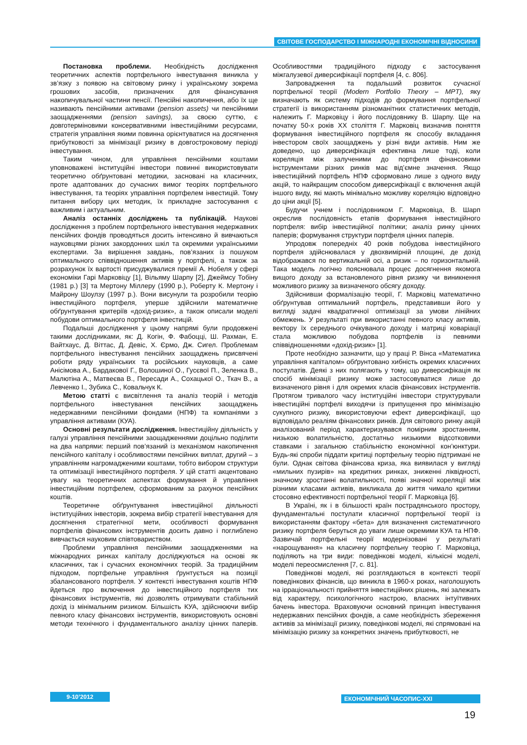СВІТОВЕ ГОСПОДАРСТВО І МІЖНАРОДНІ ЕКОНОМІЧНІ ВІДНОСИНИ
Постановка проблеми. Необхідність дослідження теоретичних аспектів портфельного інвестування виникла у зв’язку з появою на світовому ринку і українському зокрема грошових засобів, призначених для фінансування накопичувальної частини пенсії. Пенсійні накопичення, або їх ще називають пенсійними активами (pension assets) чи пенсійними заощадженнями (pension savings), за своєю суттю, є довготерміновими консервативними інвестиційними ресурсами, стратегія управління якими повинна орієнтуватися на досягнення прибутковості за мінімізації ризику в довгостроковому періоді інвестування.
Таким чином, для управління пенсійними коштами уповноважені інституційні інвестори повинні використовувати теоретично обґрунтовані методики, засновані на класичних, проте адаптованих до сучасних вимог теоріях портфельного інвестування, та теоріях управління портфелем інвестицій. Тому питання вибору цих методик, їх прикладне застосування є важливим і актуальним.
Аналіз останніх досліджень та публікацій. Наукові дослідження з проблем портфельного інвестування недержавних пенсійних фондів проводяться досить інтенсивно й вивчаються науковцями різних закордонних шкіл та окремими українськими експертами. За вирішення завдань, пов’язаних із пошуком оптимального співвідношення активів у портфелі, а також за розрахунок їх вартості присуджувалися премії А. Нобеля у сфері економіки Гарі Марковіцу [1], Вільяму Шарпу [2], Джеймсу Тобіну (1981 р.) [3] та Мертону Міллеру (1990 р.), Роберту К. Мертону і Майрону Шоулзу (1997 р.). Вони висунули та розробили теорію інвестиційного портфеля, уперше здійснили математичне обґрунтування критеріїв «дохід-ризик», а також описали моделі побудови оптимального портфеля інвестицій.
Подальші дослідження у цьому напрямі були продовжені такими дослідниками, як: Д. Когін, Ф. Фабоцці, Ш. Рахман, Е. Вайтхаус, Д. Віттас, Д. Девіс, Х. Єрмо, Дж. Сигел. Проблемам портфельного інвестування пенсійних заощаджень присвячені роботи ряду українських та російських науковців, а саме Анісімова А., Бардакової Г., Волошиної О., Гусєвої П., Зеленка В., Малютіна А., Матвеєва В., Пересади А., Сохацької О., Ткач В., а Левченко І., Зубика С., Ковальчук К.
Метою статті є висвітлення та аналіз теорій і методів портфельного інвестування пенсійних заощаджень недержавними пенсійними фондами (НПФ) та компаніями з управління активами (КУА).
Основні результати дослідження. Інвестиційну діяльність у галузі управління пенсійними заощадженнями доцільно поділити на два напрями: перший пов’язаний із механізмом накопичення пенсійного капіталу і особливостями пенсійних виплат, другий – з управлінням нагромадженими коштами, тобто вибором структури та оптимізації інвестиційного портфеля. У цій статті акцентовано увагу на теоретичних аспектах формування й управління інвестиційним портфелем, сформованим за рахунок пенсійних коштів.
Теоретичне обґрунтування інвестиційної діяльності інституційних інвесторів, зокрема вибір стратегії інвестування для досягнення стратегічної мети, особливості формування портфелів фінансових інструментів досить давно і поглиблено вивчається науковим співтовариством.
Проблеми управління пенсійними заощадженнями на міжнародних ринках капіталу досліджуються на основі як класичних, так і сучасних економічних теорій. За традиційним підходом, портфельне управління ґрунтується на позиції збалансованого портфеля. У контексті інвестування коштів НПФ йдеться про включення до інвестиційного портфеля тих фінансових інструментів, які дозволять отримувати стабільний дохід із мінімальним ризиком. Більшість КУА, здійснюючи вибір певного класу фінансових інструментів, використовують основні методи технічного і фундаментального аналізу цінних паперів. Особливостями традиційного підходу є застосування міжгалузевої диверсифікації портфеля [4, с. 806].
Запровадження та подальший розвиток сучасної портфельної теорії (Modern Portfolio Theory – MPT), яку визначають як систему підходів до формування портфельної стратегії із використанням різноманітних статистичних методів, належить Г. Марковіцу і його послідовнику В. Шарпу. Ще на початку 50-х років XX століття Г. Марковіц визначив поняття формування інвестиційного портфеля як способу вкладання інвестором своїх заощаджень у різні види активів. Ним же доведено, що диверсифікація ефективна лише тоді, коли кореляція між залученими до портфеля фінансовими інструментами різних ринків має від’ємне значення. Якщо інвестиційний портфель НПФ сформовано лише з одного виду акцій, то найкращим способом диверсифікації є включення акцій іншого виду, які мають мінімально можливу кореляцію відповідно до ціни акції [5].
Будучи учнем і послідовником Г. Марковіца, В. Шарп окреслив послідовність етапів формування інвестиційного портфеля: вибір інвестиційної політики; аналіз ринку цінних паперів; формування структури портфеля цінних паперів.
Упродовж попередніх 40 років побудова інвестиційного портфеля здійснювалася у двохвимірній площині, де дохід відображався по вертикальній осі, а ризик – по горизонтальній. Така модель логічно пояснювала процес досягнення якомога вищого доходу за встановленого рівня ризику чи виникнення можливого ризику за визначеного обсягу доходу.
Здійснивши формалізацію теорії, Г. Марковіц математично обґрунтував оптимальний портфель, представивши його у вигляді задачі квадратичної оптимізації за умови лінійних обмежень. У результаті при використанні певного класу активів, вектору їх середнього очікуваного доходу і матриці коваріації стала можливою побудова портфелів із певними співвідношеннями «дохід-ризик» [1].
Проте необхідно зазначити, що у праці Р. Вінса «Математика управління капіталом» обґрунтовано хибність окремих класичних постулатів. Деякі з них полягають у тому, що диверсифікація як спосіб мінімізації ризику може застосовуватися лише до визначеного рівня і для окремих класів фінансових інструментів. Протягом тривалого часу інституційні інвестори структурували інвестиційні портфелі виходячи із припущення про мінімізацію сукупного ризику, використовуючи ефект диверсифікації, що відповідало реаліям фінансових ринків. Для світового ринку акцій аналізований період характеризувався помірним зростанням, низькою волатильністю, достатньо низькими відсотковими ставками і загальною стабільністю економічної кон’юнктури. Будь-які спроби піддати критиці портфельну теорію підтримані не були. Однак світова фінансова криза, яка виявилася у вигляді «мильних пузирів» на кредитних ринках, зниженні ліквідності, значному зростанні волатильності, появі значної кореляції між різними класами активів, викликала до життя чимало критики стосовно ефективності портфельної теорії Г. Марковіца [6].
В Україні, як і в більшості країн пострадянського простору, фундаментальні постулати класичної портфельної теорії із використанням фактору «бета» для визначення систематичного ризику портфеля беруться до уваги лише окремими КУА та НПФ. Зазвичай портфельні теорії модернізовані у результаті «нарощування» на класичну портфельну теорію Г. Марковіца, поділяють на три види: поведінкові моделі, кількісні моделі, моделі переосмислення [7, с. 81].
Поведінкові моделі, які розглядаються в контексті теорії поведінкових фінансів, що виникла в 1960-х роках, наголошують на ірраціональності прийняття інвестиційних рішень, які залежать від характеру, психологічного настрою, власних інтуїтивних бачень інвестора. Враховуючи основний принцип інвестування недержавних пенсійних фондів, а саме необхідність збереження активів за мінімізації ризику, поведінкові моделі, які спрямовані на мінімізацію ризику за конкретних значень прибутковості, не
9-10’2012 ЕКОНОМІЧНИЙ ЧАСОПИС-XXI
19